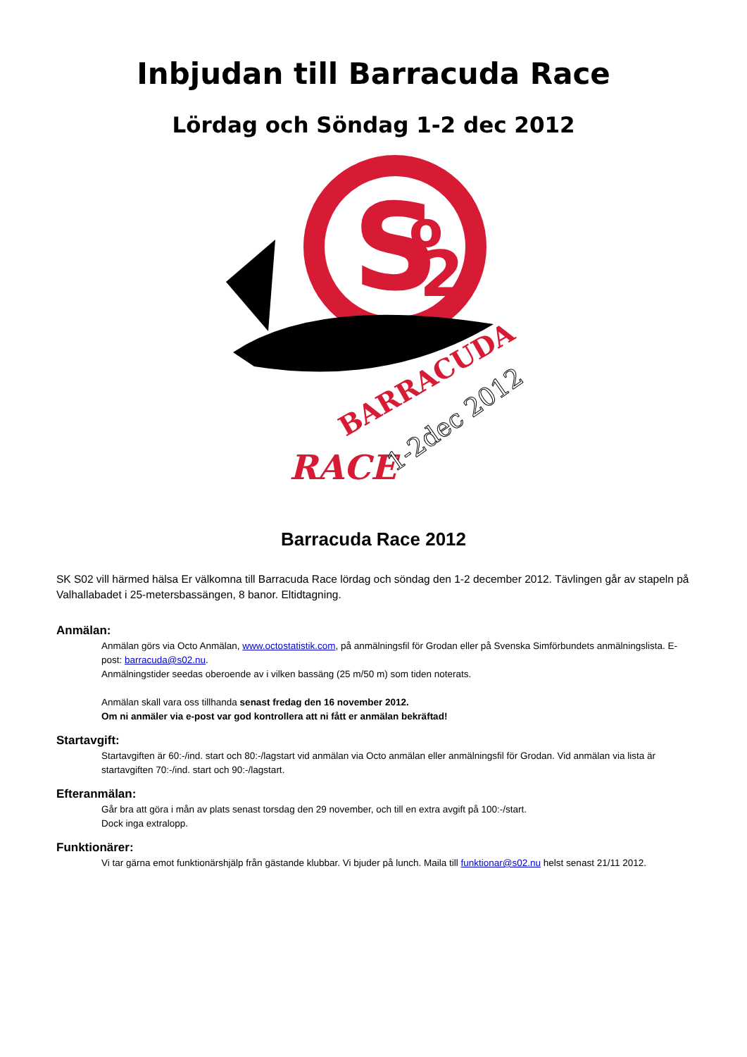Inbjudan till Barracuda Race
Lördag och Söndag 1-2 dec 2012
S
o
2
RACE
BARRACUDA
1-2dec 2012
Barracuda Race 2012
SK S02 vill härmed hälsa Er välkomna till Barracuda Race lördag och söndag den 1-2 december 2012. Tävlingen går av stapeln på Valhallabadet i 25-metersbassängen, 8 banor. Eltidtagning.
Anmälan:
Anmälan görs via Octo Anmälan, www.octostatistik.com, på anmälningsfil för Grodan eller på Svenska Simförbundets anmälningslista. E-post: barracuda@s02.nu.
Anmälningstider seedas oberoende av i vilken bassäng (25 m/50 m) som tiden noterats.
Anmälan skall vara oss tillhanda senast fredag den 16 november 2012.
Om ni anmäler via e-post var god kontrollera att ni fått er anmälan bekräftad!
Startavgift:
Startavgiften är 60:-/ind. start och 80:-/lagstart vid anmälan via Octo anmälan eller anmälningsfil för Grodan. Vid anmälan via lista är startavgiften 70:-/ind. start och 90:-/lagstart.
Efteranmälan:
Går bra att göra i mån av plats senast torsdag den 29 november, och till en extra avgift på 100:-/start.
Dock inga extralopp.
Funktionärer:
Vi tar gärna emot funktionärshjälp från gästande klubbar. Vi bjuder på lunch. Maila till funktionar@s02.nu helst senast 21/11 2012.